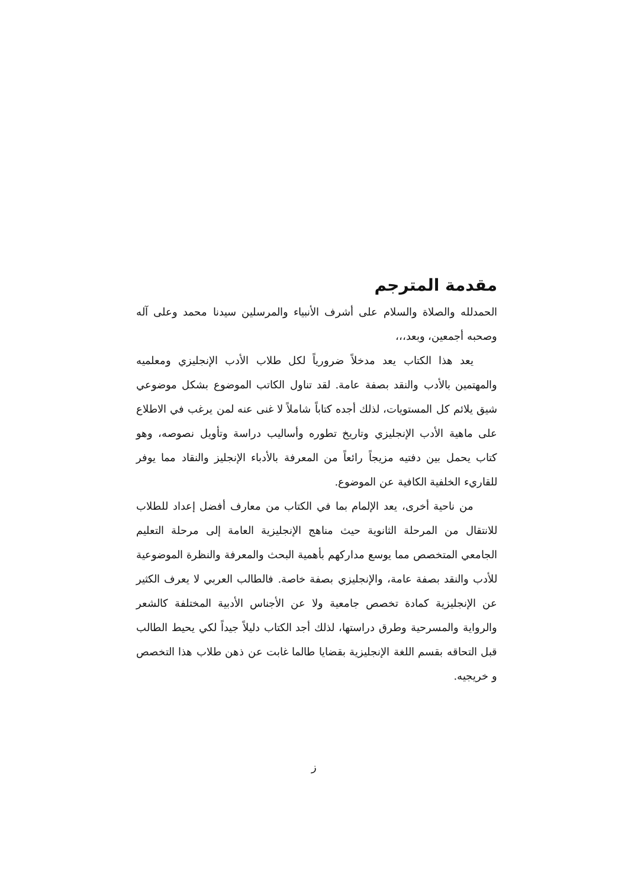مقدمة المترجم
الحمدلله والصلاة والسلام على أشرف الأنبياء والمرسلين سيدنا محمد وعلى آله وصحبه أجمعين، وبعد،،،
يعد هذا الكتاب يعد مدخلاً ضرورياً لكل طلاب الأدب الإنجليزي ومعلميه والمهتمين بالأدب والنقد بصفة عامة. لقد تناول الكاتب الموضوع بشكل موضوعي شيق يلائم كل المستويات، لذلك أجده كتاباً شاملاً لا غنى عنه لمن يرغب في الاطلاع على ماهية الأدب الإنجليزي وتاريخ تطوره وأساليب دراسة وتأويل نصوصه، وهو كتاب يحمل بين دفتيه مزيجاً رائعاً من المعرفة بالأدباء الإنجليز والنقاد مما يوفر للقاريء الخلفية الكافية عن الموضوع.
من ناحية أخرى، يعد الإلمام بما في الكتاب من معارف أفضل إعداد للطلاب للانتقال من المرحلة الثانوية حيث مناهج الإنجليزية العامة إلى مرحلة التعليم الجامعي المتخصص مما يوسع مداركهم بأهمية البحث والمعرفة والنظرة الموضوعية للأدب والنقد بصفة عامة، والإنجليزي بصفة خاصة. فالطالب العربي لا يعرف الكثير عن الإنجليزية كمادة تخصص جامعية ولا عن الأجناس الأدبية المختلفة كالشعر والرواية والمسرحية وطرق دراستها، لذلك أجد الكتاب دليلاً جيداً لكي يحيط الطالب قبل التحاقه بقسم اللغة الإنجليزية بقضايا طالما غابت عن ذهن طلاب هذا التخصص و خريجيه.
ز